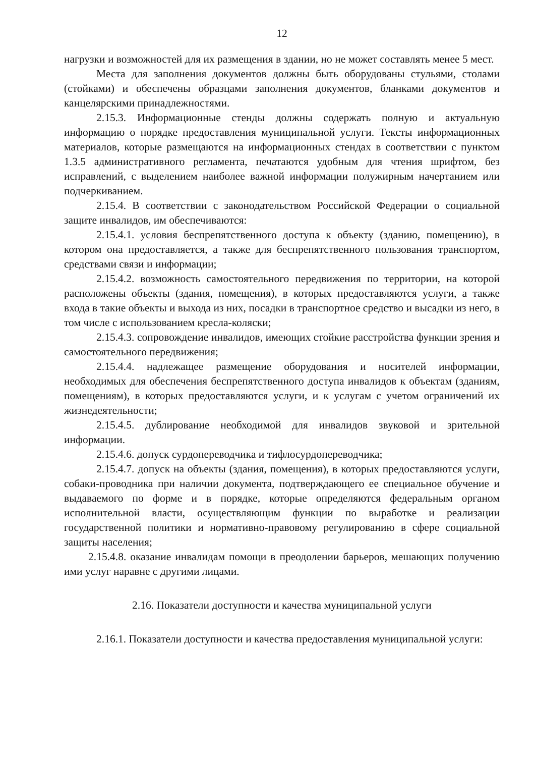12
нагрузки и возможностей для их размещения в здании, но не может составлять менее 5 мест.
Места для заполнения документов должны быть оборудованы стульями, столами (стойками) и обеспечены образцами заполнения документов, бланками документов и канцелярскими принадлежностями.
2.15.3. Информационные стенды должны содержать полную и актуальную информацию о порядке предоставления муниципальной услуги. Тексты информационных материалов, которые размещаются на информационных стендах в соответствии с пунктом 1.3.5 административного регламента, печатаются удобным для чтения шрифтом, без исправлений, с выделением наиболее важной информации полужирным начертанием или подчеркиванием.
2.15.4. В соответствии с законодательством Российской Федерации о социальной защите инвалидов, им обеспечиваются:
2.15.4.1. условия беспрепятственного доступа к объекту (зданию, помещению), в котором она предоставляется, а также для беспрепятственного пользования транспортом, средствами связи и информации;
2.15.4.2. возможность самостоятельного передвижения по территории, на которой расположены объекты (здания, помещения), в которых предоставляются услуги, а также входа в такие объекты и выхода из них, посадки в транспортное средство и высадки из него, в том числе с использованием кресла-коляски;
2.15.4.3. сопровождение инвалидов, имеющих стойкие расстройства функции зрения и самостоятельного передвижения;
2.15.4.4. надлежащее размещение оборудования и носителей информации, необходимых для обеспечения беспрепятственного доступа инвалидов к объектам (зданиям, помещениям), в которых предоставляются услуги, и к услугам с учетом ограничений их жизнедеятельности;
2.15.4.5. дублирование необходимой для инвалидов звуковой и зрительной информации.
2.15.4.6. допуск сурдопереводчика и тифлосурдопереводчика;
2.15.4.7. допуск на объекты (здания, помещения), в которых предоставляются услуги, собаки-проводника при наличии документа, подтверждающего ее специальное обучение и выдаваемого по форме и в порядке, которые определяются федеральным органом исполнительной власти, осуществляющим функции по выработке и реализации государственной политики и нормативно-правовому регулированию в сфере социальной защиты населения;
2.15.4.8. оказание инвалидам помощи в преодолении барьеров, мешающих получению ими услуг наравне с другими лицами.
2.16. Показатели доступности и качества муниципальной услуги
2.16.1. Показатели доступности и качества предоставления муниципальной услуги: